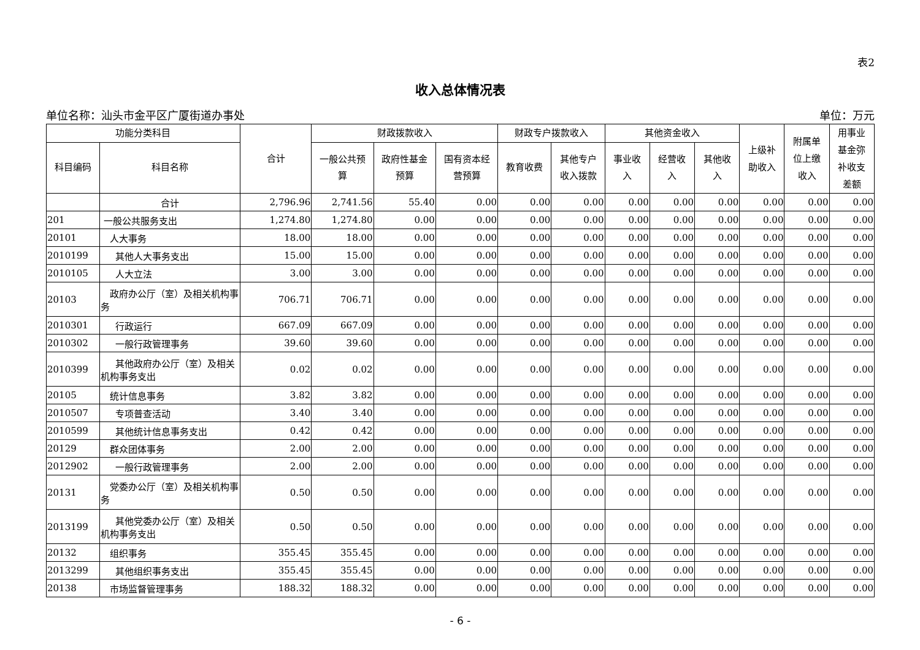表2
收入总体情况表
单位名称：汕头市金平区广厦街道办事处 单位：万元
| 功能分类科目 | | 合计 | 财政拨款收入 | | | 财政专户拨款收入 | | 其他资金收入 | | | 上级补 助收入 | 附属单 位上缴 收入 | 用事业 基金弥 补收支 差额 |
| --- | --- | --- | --- | --- | --- | --- | --- | --- | --- | --- | --- | --- | --- |
| 科目编码 | 科目名称 | | 一般公共预 算 | 政府性基金 预算 | 国有资本经 营预算 | 教育收费 | 其他专户 收入拨款 | 事业收 入 | 经营收 入 | 其他收 入 | | | |
| | 合计 | 2,796.96 | 2,741.56 | 55.40 | 0.00 | 0.00 | 0.00 | 0.00 | 0.00 | 0.00 | 0.00 | 0.00 | 0.00 |
| 201 | 一般公共服务支出 | 1,274.80 | 1,274.80 | 0.00 | 0.00 | 0.00 | 0.00 | 0.00 | 0.00 | 0.00 | 0.00 | 0.00 | 0.00 |
| 20101 | 人大事务 | 18.00 | 18.00 | 0.00 | 0.00 | 0.00 | 0.00 | 0.00 | 0.00 | 0.00 | 0.00 | 0.00 | 0.00 |
| 2010199 | 其他人大事务支出 | 15.00 | 15.00 | 0.00 | 0.00 | 0.00 | 0.00 | 0.00 | 0.00 | 0.00 | 0.00 | 0.00 | 0.00 |
| 2010105 | 人大立法 | 3.00 | 3.00 | 0.00 | 0.00 | 0.00 | 0.00 | 0.00 | 0.00 | 0.00 | 0.00 | 0.00 | 0.00 |
| 20103 | 政府办公厅（室）及相关机构事务 | 706.71 | 706.71 | 0.00 | 0.00 | 0.00 | 0.00 | 0.00 | 0.00 | 0.00 | 0.00 | 0.00 | 0.00 |
| 2010301 | 行政运行 | 667.09 | 667.09 | 0.00 | 0.00 | 0.00 | 0.00 | 0.00 | 0.00 | 0.00 | 0.00 | 0.00 | 0.00 |
| 2010302 | 一般行政管理事务 | 39.60 | 39.60 | 0.00 | 0.00 | 0.00 | 0.00 | 0.00 | 0.00 | 0.00 | 0.00 | 0.00 | 0.00 |
| 2010399 | 其他政府办公厅（室）及相关机构事务支出 | 0.02 | 0.02 | 0.00 | 0.00 | 0.00 | 0.00 | 0.00 | 0.00 | 0.00 | 0.00 | 0.00 | 0.00 |
| 20105 | 统计信息事务 | 3.82 | 3.82 | 0.00 | 0.00 | 0.00 | 0.00 | 0.00 | 0.00 | 0.00 | 0.00 | 0.00 | 0.00 |
| 2010507 | 专项普查活动 | 3.40 | 3.40 | 0.00 | 0.00 | 0.00 | 0.00 | 0.00 | 0.00 | 0.00 | 0.00 | 0.00 | 0.00 |
| 2010599 | 其他统计信息事务支出 | 0.42 | 0.42 | 0.00 | 0.00 | 0.00 | 0.00 | 0.00 | 0.00 | 0.00 | 0.00 | 0.00 | 0.00 |
| 20129 | 群众团体事务 | 2.00 | 2.00 | 0.00 | 0.00 | 0.00 | 0.00 | 0.00 | 0.00 | 0.00 | 0.00 | 0.00 | 0.00 |
| 2012902 | 一般行政管理事务 | 2.00 | 2.00 | 0.00 | 0.00 | 0.00 | 0.00 | 0.00 | 0.00 | 0.00 | 0.00 | 0.00 | 0.00 |
| 20131 | 党委办公厅（室）及相关机构事务 | 0.50 | 0.50 | 0.00 | 0.00 | 0.00 | 0.00 | 0.00 | 0.00 | 0.00 | 0.00 | 0.00 | 0.00 |
| 2013199 | 其他党委办公厅（室）及相关机构事务支出 | 0.50 | 0.50 | 0.00 | 0.00 | 0.00 | 0.00 | 0.00 | 0.00 | 0.00 | 0.00 | 0.00 | 0.00 |
| 20132 | 组织事务 | 355.45 | 355.45 | 0.00 | 0.00 | 0.00 | 0.00 | 0.00 | 0.00 | 0.00 | 0.00 | 0.00 | 0.00 |
| 2013299 | 其他组织事务支出 | 355.45 | 355.45 | 0.00 | 0.00 | 0.00 | 0.00 | 0.00 | 0.00 | 0.00 | 0.00 | 0.00 | 0.00 |
| 20138 | 市场监督管理事务 | 188.32 | 188.32 | 0.00 | 0.00 | 0.00 | 0.00 | 0.00 | 0.00 | 0.00 | 0.00 | 0.00 | 0.00 |
- 6 -